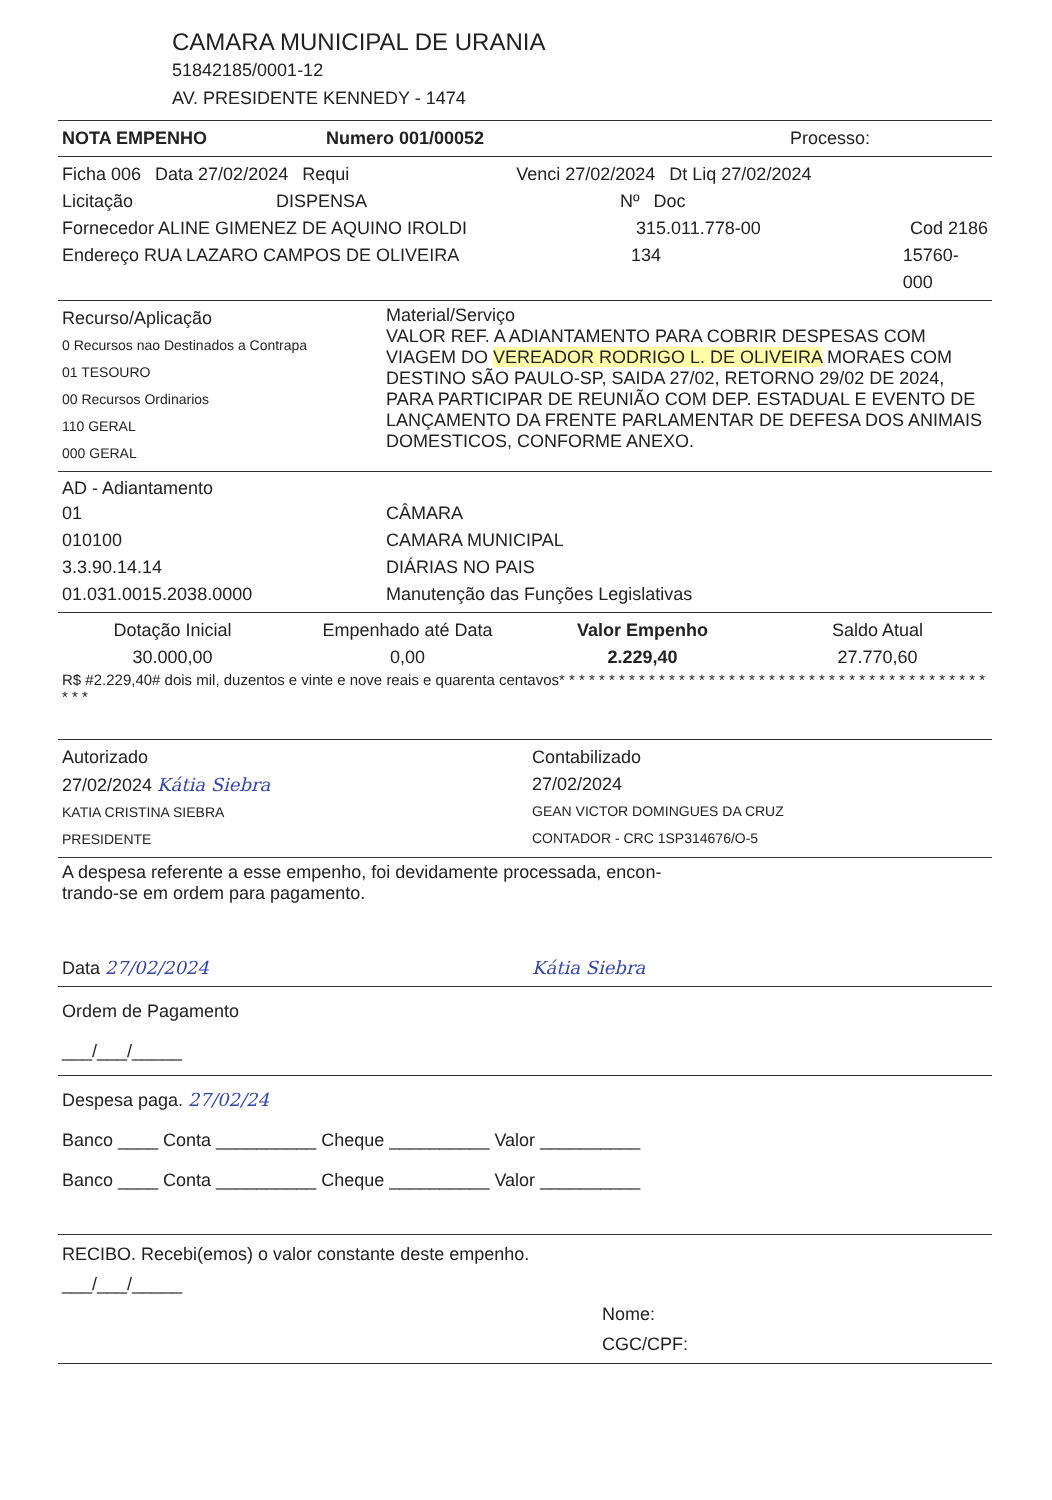CAMARA MUNICIPAL DE URANIA
51842185/0001-12
AV. PRESIDENTE KENNEDY - 1474
NOTA EMPENHO Numero 001/00052 Processo:
Ficha 006 Data 27/02/2024 Requi Venci 27/02/2024 Dt Liq 27/02/2024
Licitação DISPENSA Nº Doc
Fornecedor ALINE GIMENEZ DE AQUINO IROLDI 315.011.778-00 Cod 2186
Endereço RUA LAZARO CAMPOS DE OLIVEIRA 134 15760-000
Recurso/Aplicação
0 Recursos nao Destinados a Contrapa
01 TESOURO
00 Recursos Ordinarios
110 GERAL
000 GERAL
Material/Serviço
VALOR REF. A ADIANTAMENTO PARA COBRIR DESPESAS COM VIAGEM DO VEREADOR RODRIGO L. DE OLIVEIRA MORAES COM DESTINO SÃO PAULO-SP, SAIDA 27/02, RETORNO 29/02 DE 2024, PARA PARTICIPAR DE REUNIÃO COM DEP. ESTADUAL E EVENTO DE LANÇAMENTO DA FRENTE PARLAMENTAR DE DEFESA DOS ANIMAIS DOMESTICOS, CONFORME ANEXO.
AD - Adiantamento
01
010100
3.3.90.14.14
01.031.0015.2038.0000
CÂMARA
CAMARA MUNICIPAL
DIÁRIAS NO PAIS
Manutenção das Funções Legislativas
Dotação Inicial
30.000,00
Empenhado até Data
0,00
Valor Empenho
2.229,40
Saldo Atual
27.770,60
R$ #2.229,40# dois mil, duzentos e vinte e nove reais e quarenta centavos* * * * * * * * * * * * * * * * * * * * * * * * * * * * * * * * * * * * * * * * * * * * * *
Autorizado
27/02/2024 Kátia Siebra
KATIA CRISTINA SIEBRA
PRESIDENTE
Contabilizado
27/02/2024
GEAN VICTOR DOMINGUES DA CRUZ
CONTADOR - CRC 1SP314676/O-5
A despesa referente a esse empenho, foi devidamente processada, encon-
trando-se em ordem para pagamento.
Data 27/02/2024 Kátia Siebra
Ordem de Pagamento
___/___/_____
Despesa paga. 27/02/24
Banco ____ Conta __________ Cheque __________ Valor __________
Banco ____ Conta __________ Cheque __________ Valor __________
RECIBO. Recebi(emos) o valor constante deste empenho.
___/___/_____
Nome:
CGC/CPF: